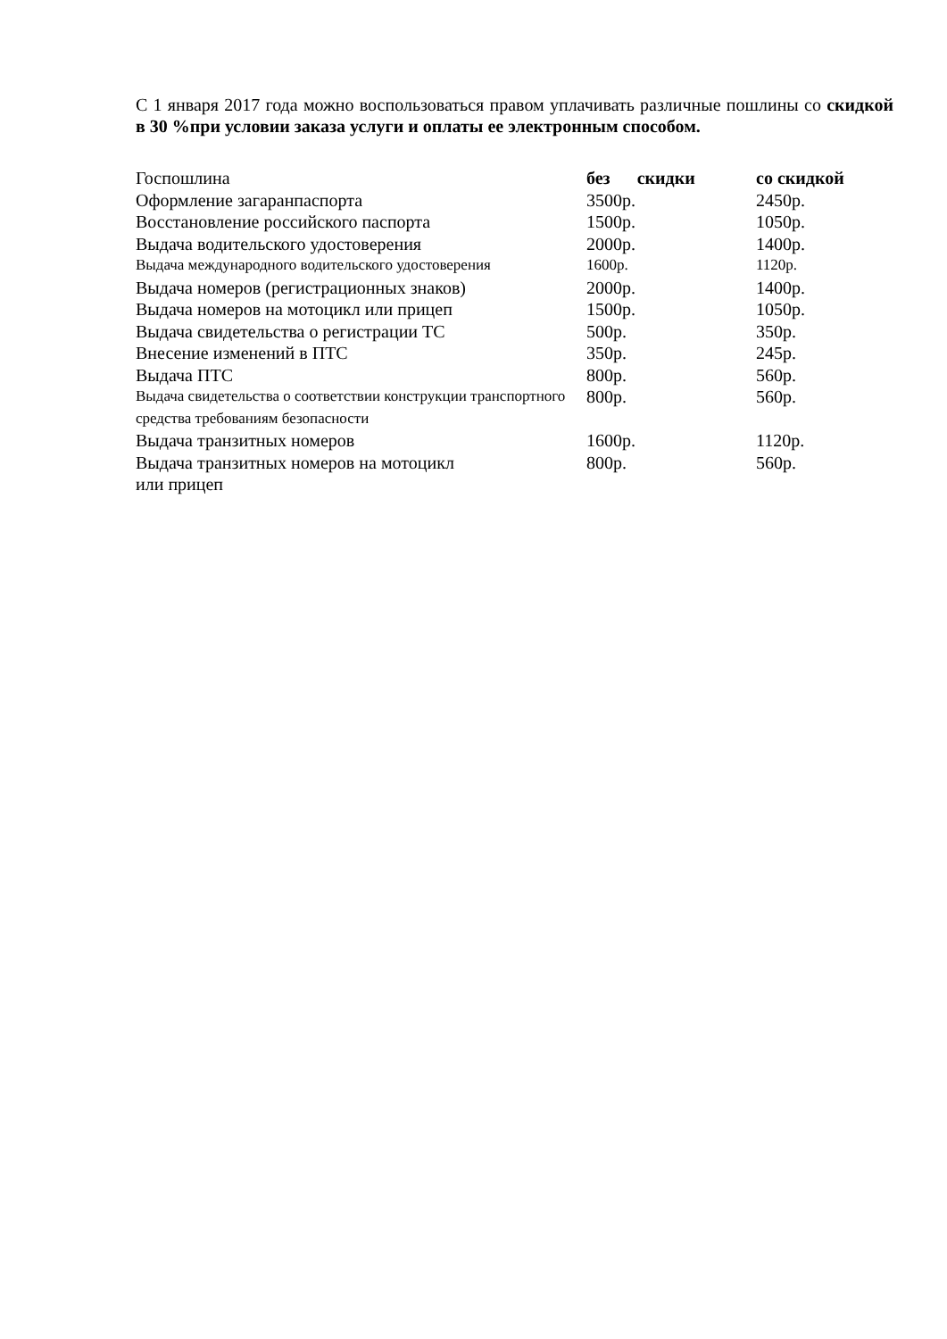С 1 января 2017 года можно воспользоваться правом уплачивать различные пошлины со скидкой в 30 %при условии заказа услуги и оплаты ее электронным способом.
| Госпошлина | без скидки | со скидкой |
| Оформление загаранпаспорта | 3500р. | 2450р. |
| Восстановление российского паспорта | 1500р. | 1050р. |
| Выдача водительского удостоверения | 2000р. | 1400р. |
| Выдача международного водительского удостоверения | 1600р. | 1120р. |
| Выдача номеров (регистрационных знаков) | 2000р. | 1400р. |
| Выдача номеров на мотоцикл или прицеп | 1500р. | 1050р. |
| Выдача свидетельства о регистрации ТС | 500р. | 350р. |
| Внесение изменений в ПТС | 350р. | 245р. |
| Выдача ПТС | 800р. | 560р. |
| Выдача свидетельства о соответствии конструкции транспортного средства требованиям безопасности | 800р. | 560р. |
| Выдача транзитных номеров | 1600р. | 1120р. |
| Выдача транзитных номеров на мотоцикл или прицеп | 800р. | 560р. |